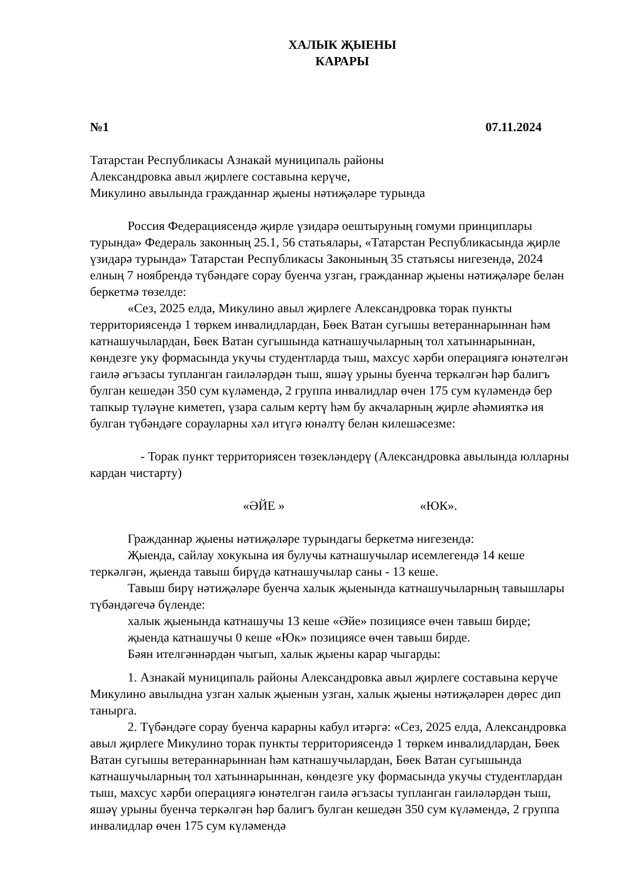ХАЛЫК ҖЫЕНЫ
КАРАРЫ
№1 07.11.2024
Татарстан Республикасы Азнакай муниципаль районы
Александровка авыл җирлеге составына керүче,
Микулино авылында гражданнар җыены нәтиҗәләре турында
Россия Федерациясендә җирле үзидарә оештыруның гомуми принциплары турында» Федераль законның 25.1, 56 статьялары, «Татарстан Республикасында җирле үзидарә турында» Татарстан Республикасы Законының 35 статьясы нигезендә, 2024 елның 7 ноябрендә түбәндәге сорау буенча узган, гражданнар җыены нәтиҗәләре белән беркетмә төзелде:
«Сез, 2025 елда, Микулино авыл җирлеге Александровка торак пункты территориясендә 1 төркем инвалидлардан, Бөек Ватан сугышы ветераннарыннан һәм катнашучылардан, Бөек Ватан сугышында катнашучыларның тол хатыннарыннан, көндезге уку формасында укучы студентларда тыш, махсус хәрби операциягә юнәтелгән гаилә әгъзасы тупланган гаиләләрдән тыш, яшәү урыны буенча теркәлгән һәр балигъ булган кешедән 350 сум күләмендә, 2 группа инвалидлар өчен 175 сум күләмендә бер тапкыр түләүне киметеп, үзара салым кертү һәм бу акчаларның җирле әһәмияткә ия булган түбәндәге сорауларны хәл итүгә юнәлтү белән килешәсезме:
- Торак пункт территориясен төзекләндерү (Александровка авылында юлларны кардан чистарту)
«ӘЙЕ » «ЮК».
Гражданнар җыены нәтиҗәләре турындагы беркетмә нигезендә:
Җыенда, сайлау хокукына ия булучы катнашучылар исемлегендә 14 кеше теркәлгән, җыенда тавыш бирүдә катнашучылар саны - 13 кеше.
Тавыш бирү нәтиҗәләре буенча халык җыенында катнашучыларның тавышлары түбәндәгечә бүленде:
халык җыенында катнашучы 13 кеше «Әйе» позициясе өчен тавыш бирде;
җыенда катнашучы 0 кеше «Юк» позициясе өчен тавыш бирде.
Бәян ителгәннәрдән чыгып, халык җыены карар чыгарды:
1. Азнакай муниципаль районы Александровка авыл җирлеге составына керүче Микулино авылыдна узган халык җыенын узган, халык җыены нәтиҗәләрен дөрес дип танырга.
2. Түбәндәге сорау буенча карарны кабул итәргә: «Сез, 2025 елда, Александровка авыл җирлеге Микулино торак пункты территориясендә 1 төркем инвалидлардан, Бөек Ватан сугышы ветераннарыннан һәм катнашучылардан, Бөек Ватан сугышында катнашучыларның тол хатыннарыннан, көндезге уку формасында укучы студентлардан тыш, махсус хәрби операциягә юнәтелгән гаилә әгъзасы тупланган гаиләләрдән тыш, яшәү урыны буенча теркәлгән һәр балигъ булган кешедән 350 сум күләмендә, 2 группа инвалидлар өчен 175 сум күләмендә